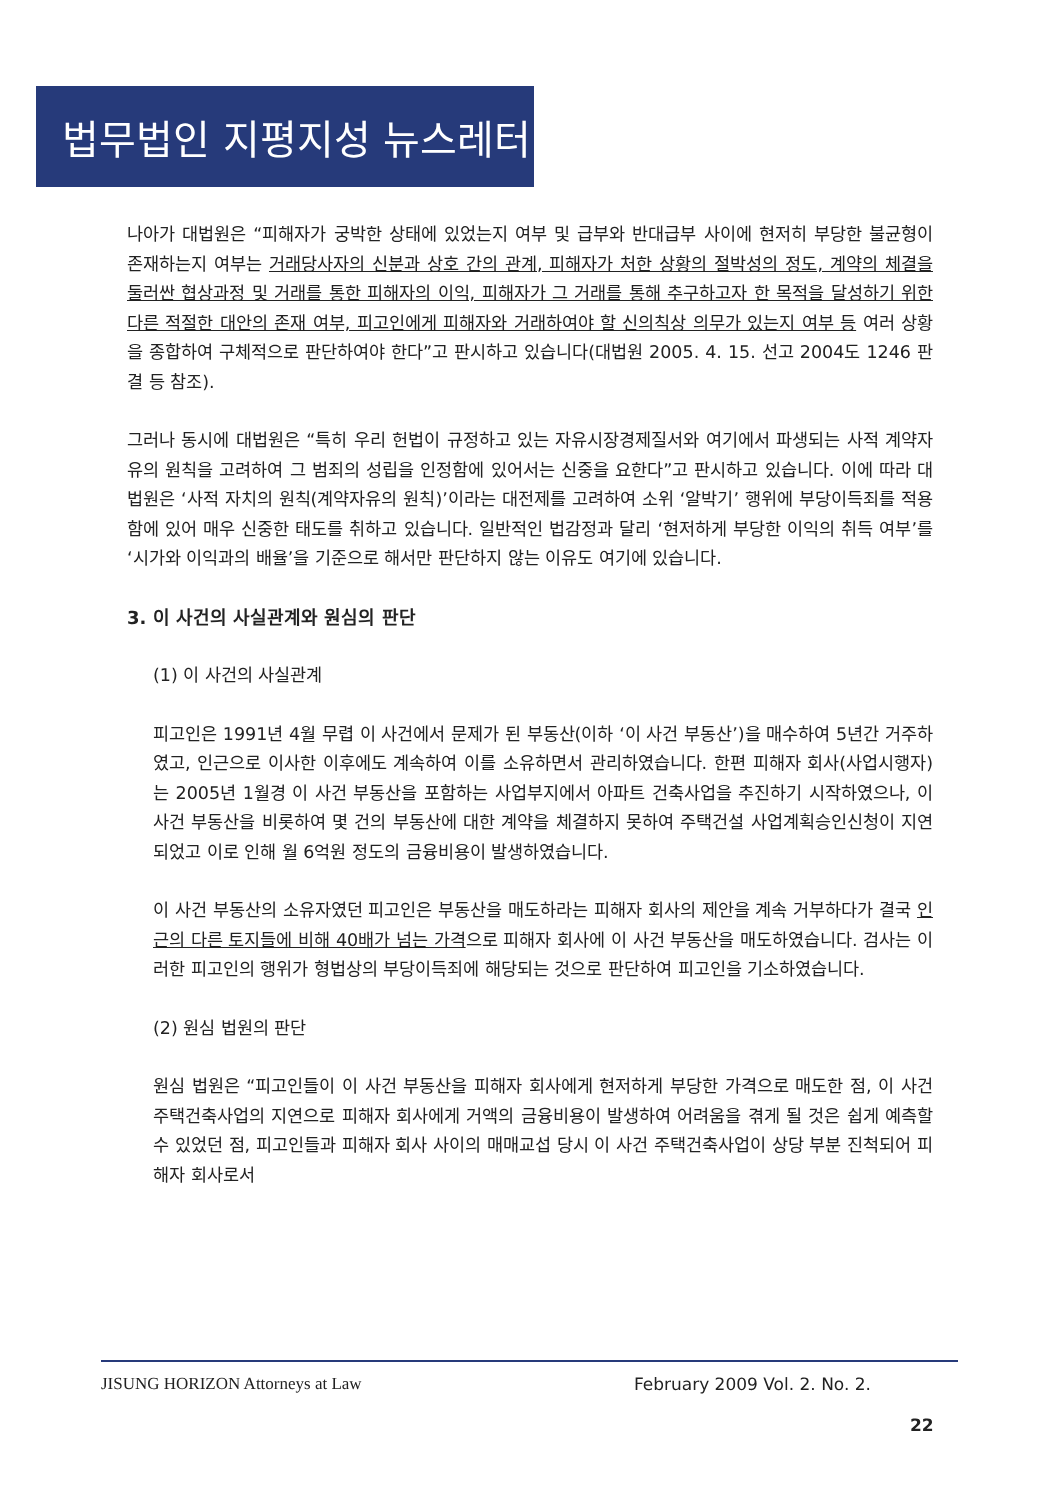법무법인 지평지성 뉴스레터
나아가 대법원은 “피해자가 궁박한 상태에 있었는지 여부 및 급부와 반대급부 사이에 현저히 부당한 불균형이 존재하는지 여부는 거래당사자의 신분과 상호 간의 관계, 피해자가 처한 상황의 절박성의 정도, 계약의 체결을 둘러싼 협상과정 및 거래를 통한 피해자의 이익, 피해자가 그 거래를 통해 추구하고자 한 목적을 달성하기 위한 다른 적절한 대안의 존재 여부, 피고인에게 피해자와 거래하여야 할 신의칙상 의무가 있는지 여부 등 여러 상황을 종합하여 구체적으로 판단하여야 한다”고 판시하고 있습니다(대법원 2005. 4. 15. 선고 2004도 1246 판결 등 참조).
그러나 동시에 대법원은 “특히 우리 헌법이 규정하고 있는 자유시장경제질서와 여기에서 파생되는 사적 계약자유의 원칙을 고려하여 그 범죄의 성립을 인정함에 있어서는 신중을 요한다”고 판시하고 있습니다. 이에 따라 대법원은 ‘사적 자치의 원칙(계약자유의 원칙)’이라는 대전제를 고려하여 소위 ‘알박기’ 행위에 부당이득죄를 적용함에 있어 매우 신중한 태도를 취하고 있습니다. 일반적인 법감정과 달리 ‘현저하게 부당한 이익의 취득 여부’를 ‘시가와 이익과의 배율’을 기준으로 해서만 판단하지 않는 이유도 여기에 있습니다.
3. 이 사건의 사실관계와 원심의 판단
(1) 이 사건의 사실관계
피고인은 1991년 4월 무렵 이 사건에서 문제가 된 부동산(이하 ‘이 사건 부동산’)을 매수하여 5년간 거주하였고, 인근으로 이사한 이후에도 계속하여 이를 소유하면서 관리하였습니다. 한편 피해자 회사(사업시행자)는 2005년 1월경 이 사건 부동산을 포함하는 사업부지에서 아파트 건축사업을 추진하기 시작하였으나, 이 사건 부동산을 비롯하여 몇 건의 부동산에 대한 계약을 체결하지 못하여 주택건설 사업계획승인신청이 지연되었고 이로 인해 월 6억원 정도의 금융비용이 발생하였습니다.
이 사건 부동산의 소유자였던 피고인은 부동산을 매도하라는 피해자 회사의 제안을 계속 거부하다가 결국 인근의 다른 토지들에 비해 40배가 넘는 가격으로 피해자 회사에 이 사건 부동산을 매도하였습니다. 검사는 이러한 피고인의 행위가 형법상의 부당이득죄에 해당되는 것으로 판단하여 피고인을 기소하였습니다.
(2) 원심 법원의 판단
원심 법원은 “피고인들이 이 사건 부동산을 피해자 회사에게 현저하게 부당한 가격으로 매도한 점, 이 사건 주택건축사업의 지연으로 피해자 회사에게 거액의 금융비용이 발생하여 어려움을 겪게 될 것은 쉽게 예측할 수 있었던 점, 피고인들과 피해자 회사 사이의 매매교섭 당시 이 사건 주택건축사업이 상당 부분 진척되어 피해자 회사로서
JISUNG HORIZON Attorneys at Law February 2009 Vol. 2. No. 2.
22